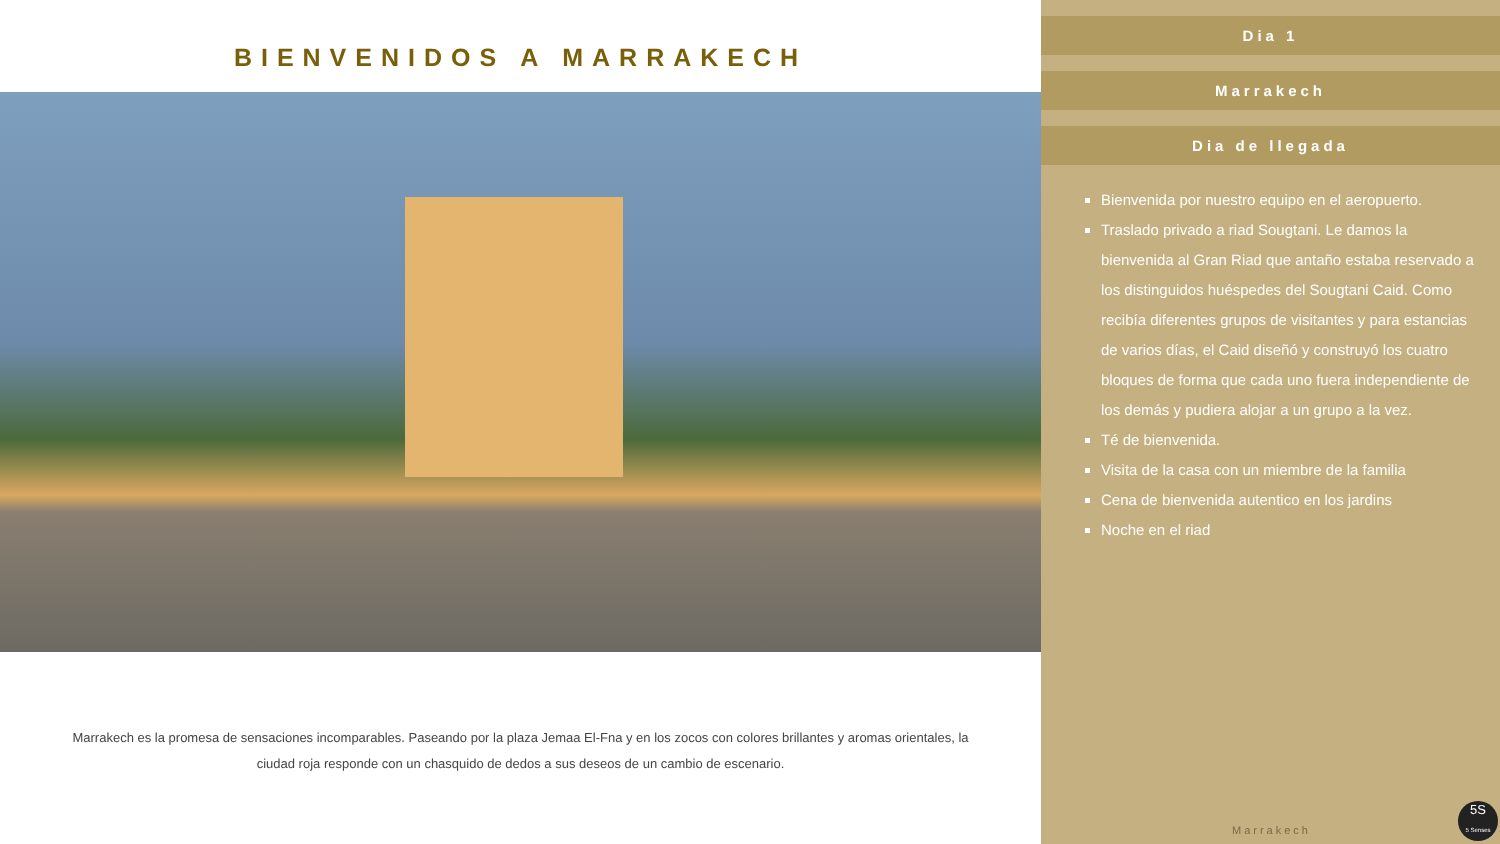BIENVENIDOS A MARRAKECH
Marrakech es la promesa de sensaciones incomparables. Paseando por la plaza Jemaa El-Fna y en los zocos con colores brillantes y aromas orientales, la ciudad roja responde con un chasquido de dedos a sus deseos de un cambio de escenario.
Dia 1
Marrakech
Dia de llegada
Bienvenida por nuestro equipo en el aeropuerto.
Traslado privado a riad Sougtani. Le damos la bienvenida al Gran Riad que antaño estaba reservado a los distinguidos huéspedes del Sougtani Caid. Como recibía diferentes grupos de visitantes y para estancias de varios días, el Caid diseñó y construyó los cuatro bloques de forma que cada uno fuera independiente de los demás y pudiera alojar a un grupo a la vez.
Té de bienvenida.
Visita de la casa con un miembre de la familia
Cena de bienvenida autentico en los jardins
Noche en el riad
Marrakech
5S
5 Senses